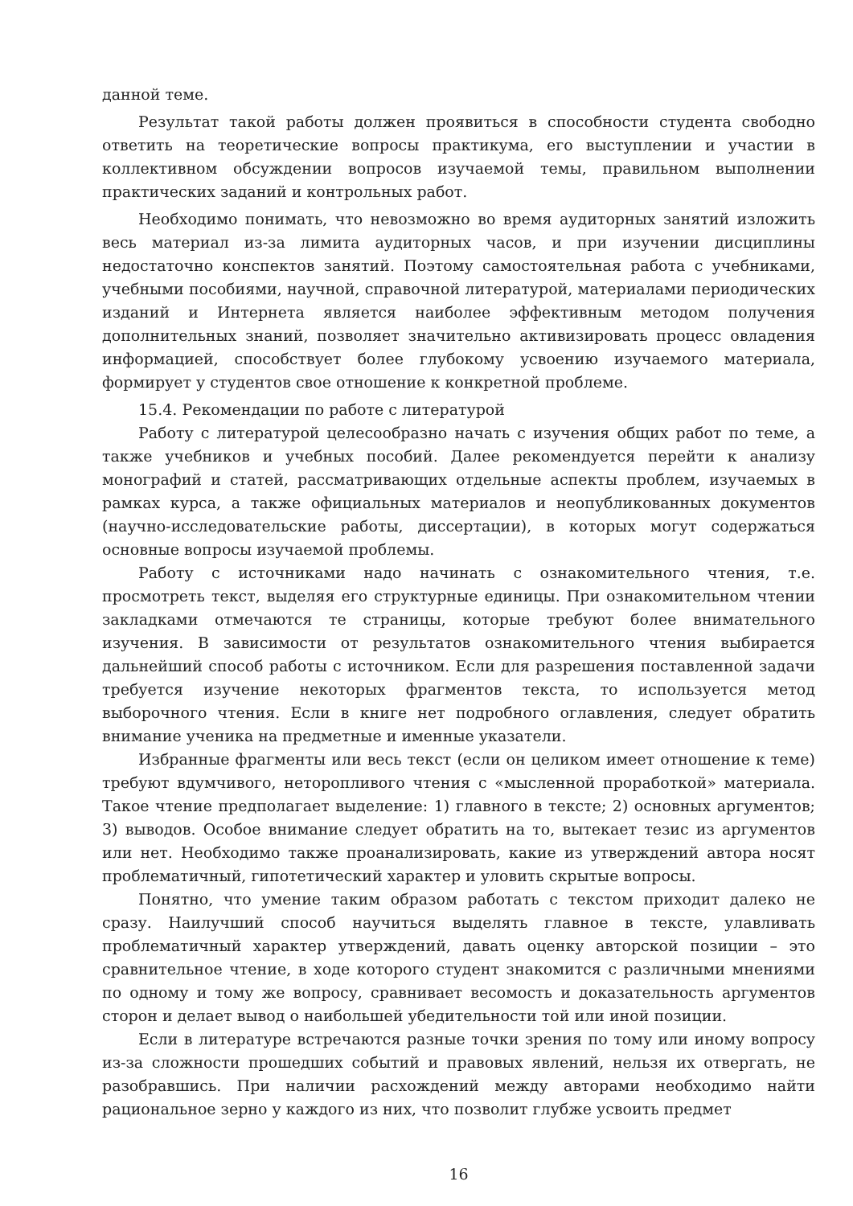данной теме.
Результат такой работы должен проявиться в способности студента свободно ответить на теоретические вопросы практикума, его выступлении и участии в коллективном обсуждении вопросов изучаемой темы, правильном выполнении практических заданий и контрольных работ.
Необходимо понимать, что невозможно во время аудиторных занятий изложить весь материал из-за лимита аудиторных часов, и при изучении дисциплины недостаточно конспектов занятий. Поэтому самостоятельная работа с учебниками, учебными пособиями, научной, справочной литературой, материалами периодических изданий и Интернета является наиболее эффективным методом получения дополнительных знаний, позволяет значительно активизировать процесс овладения информацией, способствует более глубокому усвоению изучаемого материала, формирует у студентов свое отношение к конкретной проблеме.
15.4. Рекомендации по работе с литературой
Работу с литературой целесообразно начать с изучения общих работ по теме, а также учебников и учебных пособий. Далее рекомендуется перейти к анализу монографий и статей, рассматривающих отдельные аспекты проблем, изучаемых в рамках курса, а также официальных материалов и неопубликованных документов (научно-исследовательские работы, диссертации), в которых могут содержаться основные вопросы изучаемой проблемы.
Работу с источниками надо начинать с ознакомительного чтения, т.е. просмотреть текст, выделяя его структурные единицы. При ознакомительном чтении закладками отмечаются те страницы, которые требуют более внимательного изучения. В зависимости от результатов ознакомительного чтения выбирается дальнейший способ работы с источником. Если для разрешения поставленной задачи требуется изучение некоторых фрагментов текста, то используется метод выборочного чтения. Если в книге нет подробного оглавления, следует обратить внимание ученика на предметные и именные указатели.
Избранные фрагменты или весь текст (если он целиком имеет отношение к теме) требуют вдумчивого, неторопливого чтения с «мысленной проработкой» материала. Такое чтение предполагает выделение: 1) главного в тексте; 2) основных аргументов; 3) выводов. Особое внимание следует обратить на то, вытекает тезис из аргументов или нет. Необходимо также проанализировать, какие из утверждений автора носят проблематичный, гипотетический характер и уловить скрытые вопросы.
Понятно, что умение таким образом работать с текстом приходит далеко не сразу. Наилучший способ научиться выделять главное в тексте, улавливать проблематичный характер утверждений, давать оценку авторской позиции – это сравнительное чтение, в ходе которого студент знакомится с различными мнениями по одному и тому же вопросу, сравнивает весомость и доказательность аргументов сторон и делает вывод о наибольшей убедительности той или иной позиции.
Если в литературе встречаются разные точки зрения по тому или иному вопросу из-за сложности прошедших событий и правовых явлений, нельзя их отвергать, не разобравшись. При наличии расхождений между авторами необходимо найти рациональное зерно у каждого из них, что позволит глубже усвоить предмет
16